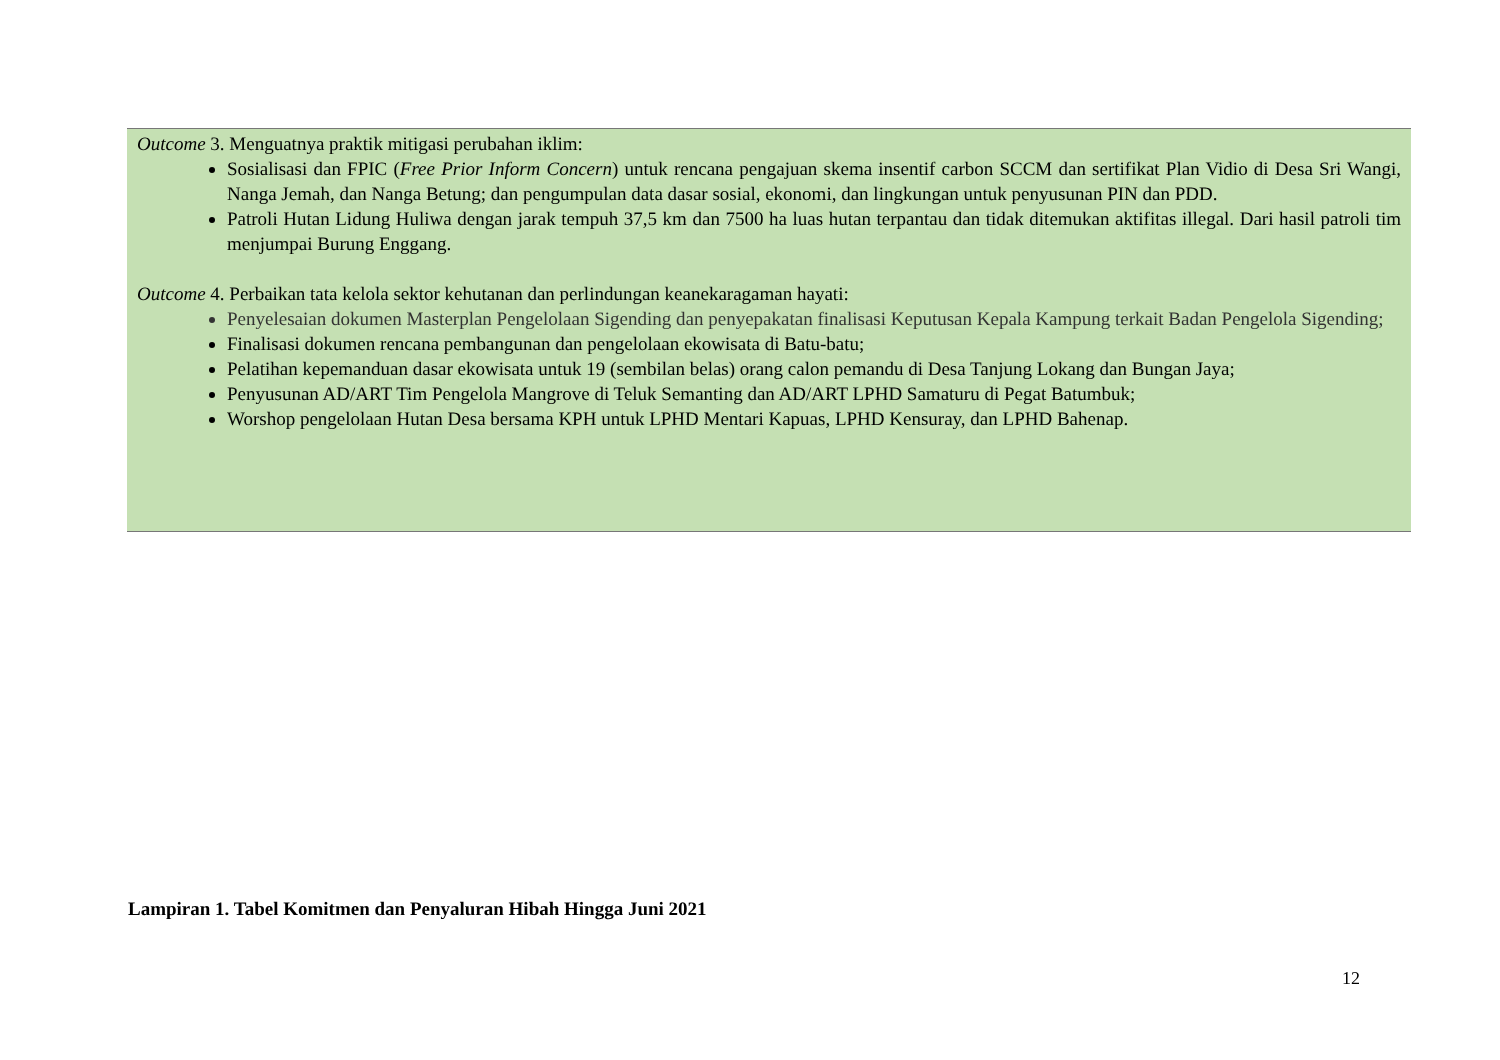Outcome 3. Menguatnya praktik mitigasi perubahan iklim:
Sosialisasi dan FPIC (Free Prior Inform Concern) untuk rencana pengajuan skema insentif carbon SCCM dan sertifikat Plan Vidio di Desa Sri Wangi, Nanga Jemah, dan Nanga Betung; dan pengumpulan data dasar sosial, ekonomi, dan lingkungan untuk penyusunan PIN dan PDD.
Patroli Hutan Lidung Huliwa dengan jarak tempuh 37,5 km dan 7500 ha luas hutan terpantau dan tidak ditemukan aktifitas illegal. Dari hasil patroli tim menjumpai Burung Enggang.
Outcome 4. Perbaikan tata kelola sektor kehutanan dan perlindungan keanekaragaman hayati:
Penyelesaian dokumen Masterplan Pengelolaan Sigending dan penyepakatan finalisasi Keputusan Kepala Kampung terkait Badan Pengelola Sigending;
Finalisasi dokumen rencana pembangunan dan pengelolaan ekowisata di Batu-batu;
Pelatihan kepemanduan dasar ekowisata untuk 19 (sembilan belas) orang calon pemandu di Desa Tanjung Lokang dan Bungan Jaya;
Penyusunan AD/ART Tim Pengelola Mangrove di Teluk Semanting dan AD/ART LPHD Samaturu di Pegat Batumbuk;
Worshop pengelolaan Hutan Desa bersama KPH untuk LPHD Mentari Kapuas, LPHD Kensuray, dan LPHD Bahenap.
Lampiran 1. Tabel Komitmen dan Penyaluran Hibah Hingga Juni 2021
12